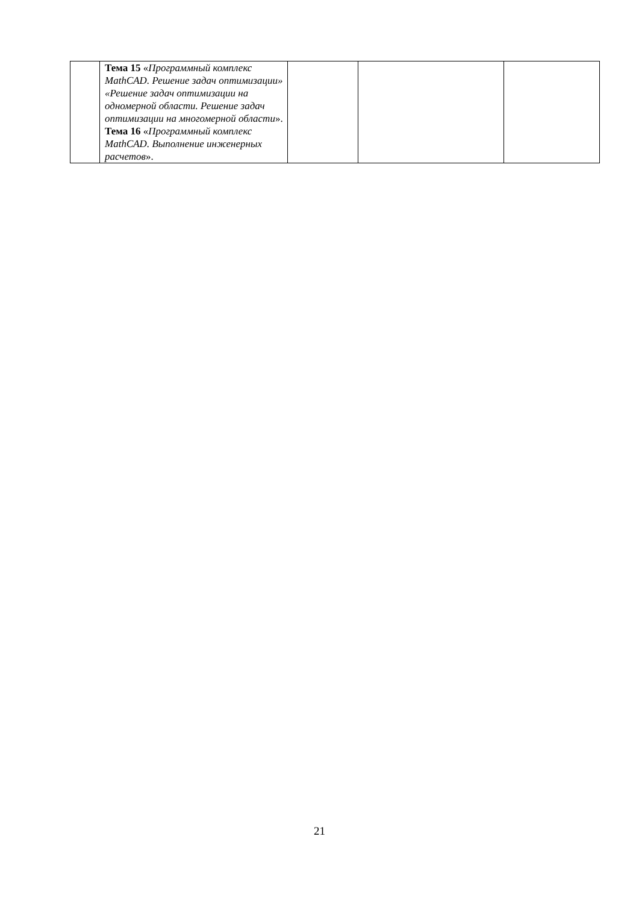| | Тема 15 « Программный комплекс MathCAD. Решение задач оптимизации» «Решение задач оптимизации на одномерной области. Решение задач оптимизации на многомерной области ». Тема 16 « Программный комплекс MathCAD. Выполнение инженерных расчетов ». | | | |
21